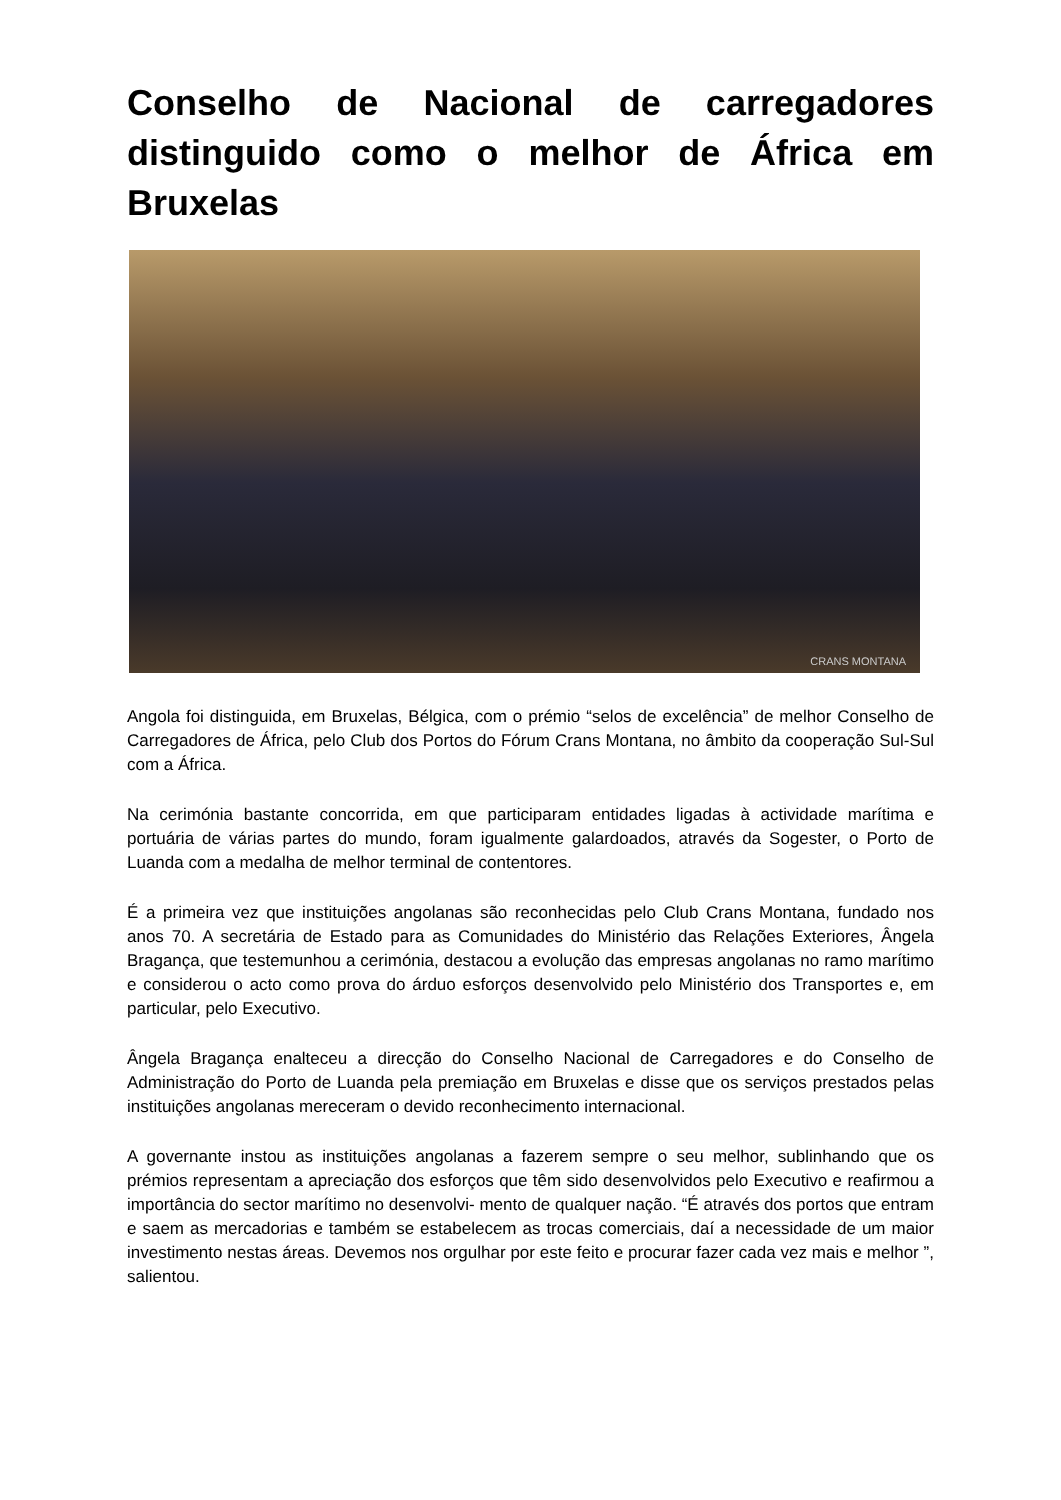Conselho de Nacional de carregadores distinguido como o melhor de África em Bruxelas
CRANS MONTANA
Angola foi distinguida, em Bruxelas, Bélgica, com o prémio “selos de excelência” de melhor Conselho de Carregadores de África, pelo Club dos Portos do Fórum Crans Montana, no âmbito da cooperação Sul-Sul com a África.
Na cerimónia bastante concorrida, em que participaram entidades ligadas à actividade marítima e portuária de várias partes do mundo, foram igualmente galardoados, através da Sogester, o Porto de Luanda com a medalha de melhor terminal de contentores.
É a primeira vez que instituições angolanas são reconhecidas pelo Club Crans Montana, fundado nos anos 70. A secretária de Estado para as Comunidades do Ministério das Relações Exteriores, Ângela Bragança, que testemunhou a cerimónia, destacou a evolução das empresas angolanas no ramo marítimo e considerou o acto como prova do árduo esforços desenvolvido pelo Ministério dos Transportes e, em particular, pelo Executivo.
Ângela Bragança enalteceu a direcção do Conselho Nacional de Carregadores e do Conselho de Administração do Porto de Luanda pela premiação em Bruxelas e disse que os serviços prestados pelas instituições angolanas mereceram o devido reconhecimento internacional.
A governante instou as instituições angolanas a fazerem sempre o seu melhor, sublinhando que os prémios representam a apreciação dos esforços que têm sido desenvolvidos pelo Executivo e reafirmou a importância do sector marítimo no desenvolvi- mento de qualquer nação. “É através dos portos que entram e saem as mercadorias e também se estabelecem as trocas comerciais, daí a necessidade de um maior investimento nestas áreas. Devemos nos orgulhar por este feito e procurar fazer cada vez mais e melhor ”, salientou.